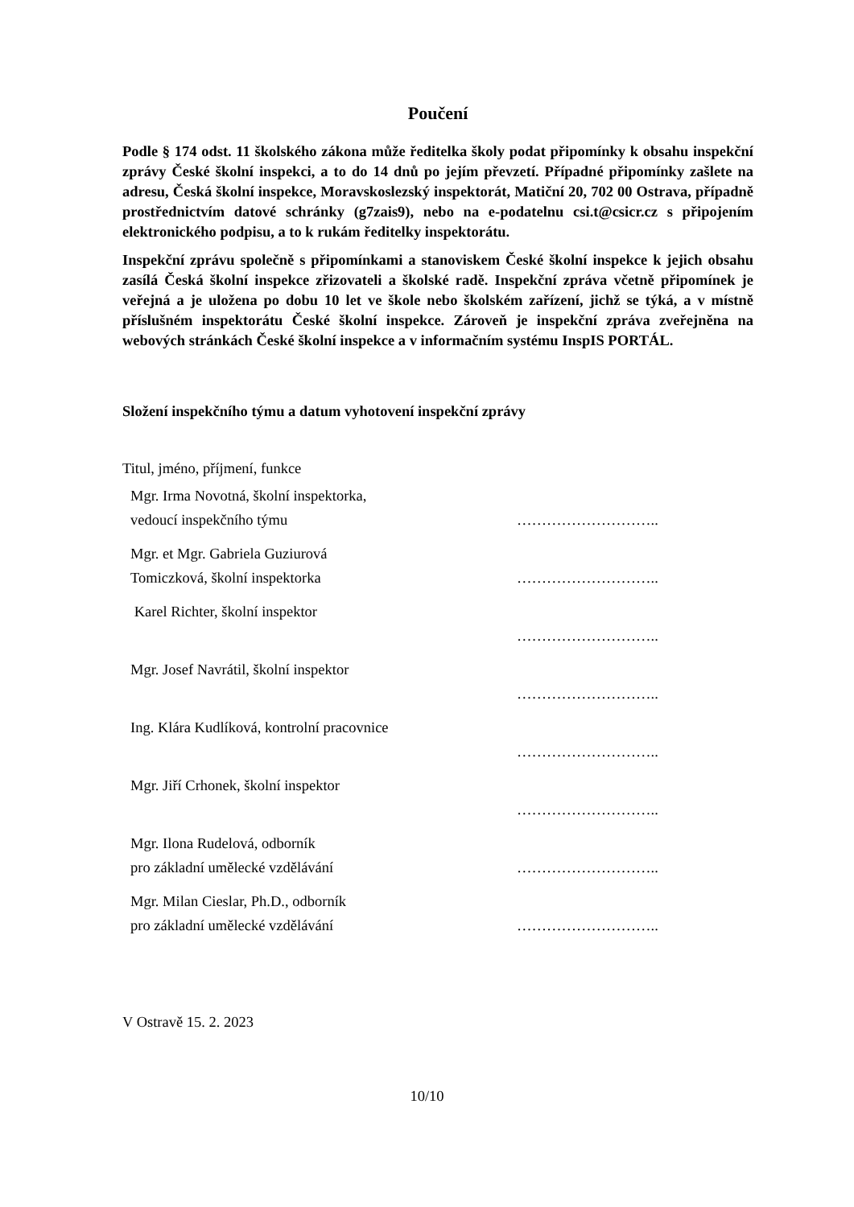Poučení
Podle § 174 odst. 11 školského zákona může ředitelka školy podat připomínky k obsahu inspekční zprávy České školní inspekci, a to do 14 dnů po jejím převzetí. Případné připomínky zašlete na adresu, Česká školní inspekce, Moravskoslezský inspektorát, Matiční 20, 702 00 Ostrava, případně prostřednictvím datové schránky (g7zais9), nebo na e-podatelnu csi.t@csicr.cz s připojením elektronického podpisu, a to k rukám ředitelky inspektorátu.
Inspekční zprávu společně s připomínkami a stanoviskem České školní inspekce k jejich obsahu zasílá Česká školní inspekce zřizovateli a školské radě. Inspekční zpráva včetně připomínek je veřejná a je uložena po dobu 10 let ve škole nebo školském zařízení, jichž se týká, a v místně příslušném inspektorátu České školní inspekce. Zároveň je inspekční zpráva zveřejněna na webových stránkách České školní inspekce a v informačním systému InspIS PORTÁL.
Složení inspekčního týmu a datum vyhotovení inspekční zprávy
Titul, jméno, příjmení, funkce
Mgr. Irma Novotná, školní inspektorka,
vedoucí inspekčního týmu
………………………..
Mgr. et Mgr. Gabriela Guziurová
Tomiczková, školní inspektorka
………………………..
Karel Richter, školní inspektor ………………………..
Mgr. Josef Navrátil, školní inspektor ………………………..
Ing. Klára Kudlíková, kontrolní pracovnice ………………………..
Mgr. Jiří Crhonek, školní inspektor ………………………..
Mgr. Ilona Rudelová, odborník
pro základní umělecké vzdělávání
………………………..
Mgr. Milan Cieslar, Ph.D., odborník
pro základní umělecké vzdělávání
………………………..
V Ostravě 15. 2. 2023
10/10